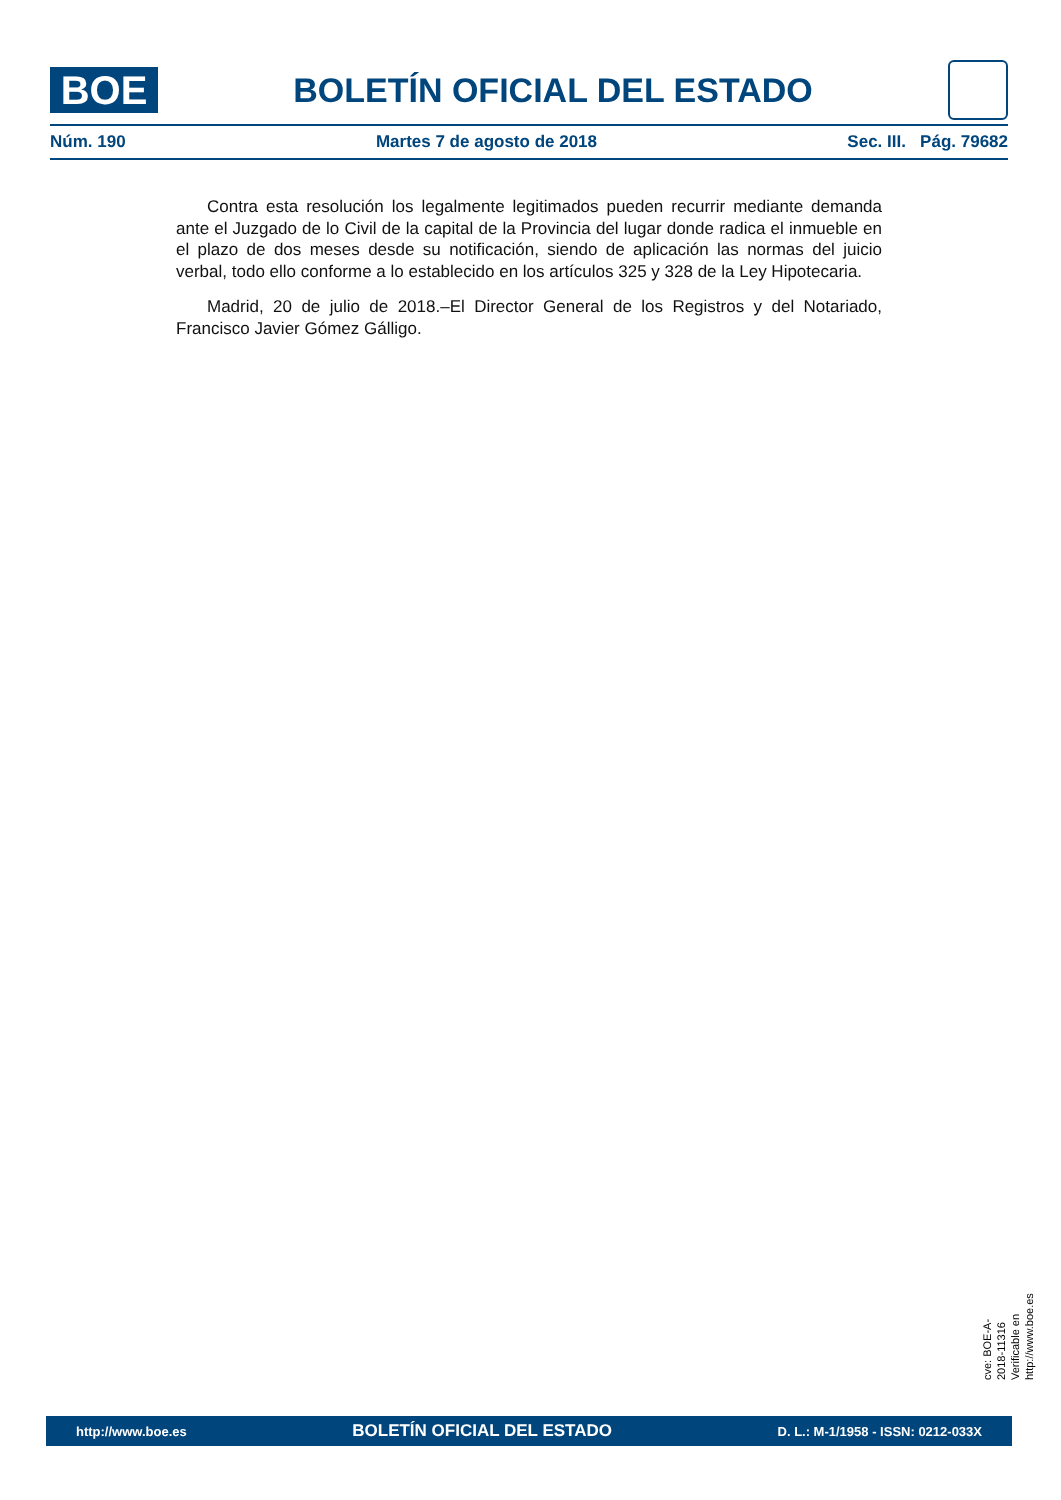BOE
BOLETÍN OFICIAL DEL ESTADO
Núm. 190 Martes 7 de agosto de 2018 Sec. III. Pág. 79682
Contra esta resolución los legalmente legitimados pueden recurrir mediante demanda ante el Juzgado de lo Civil de la capital de la Provincia del lugar donde radica el inmueble en el plazo de dos meses desde su notificación, siendo de aplicación las normas del juicio verbal, todo ello conforme a lo establecido en los artículos 325 y 328 de la Ley Hipotecaria.
Madrid, 20 de julio de 2018.–El Director General de los Registros y del Notariado, Francisco Javier Gómez Gálligo.
cve: BOE-A-2018-11316
Verificable en http://www.boe.es
http://www.boe.es BOLETÍN OFICIAL DEL ESTADO D. L.: M-1/1958 - ISSN: 0212-033X